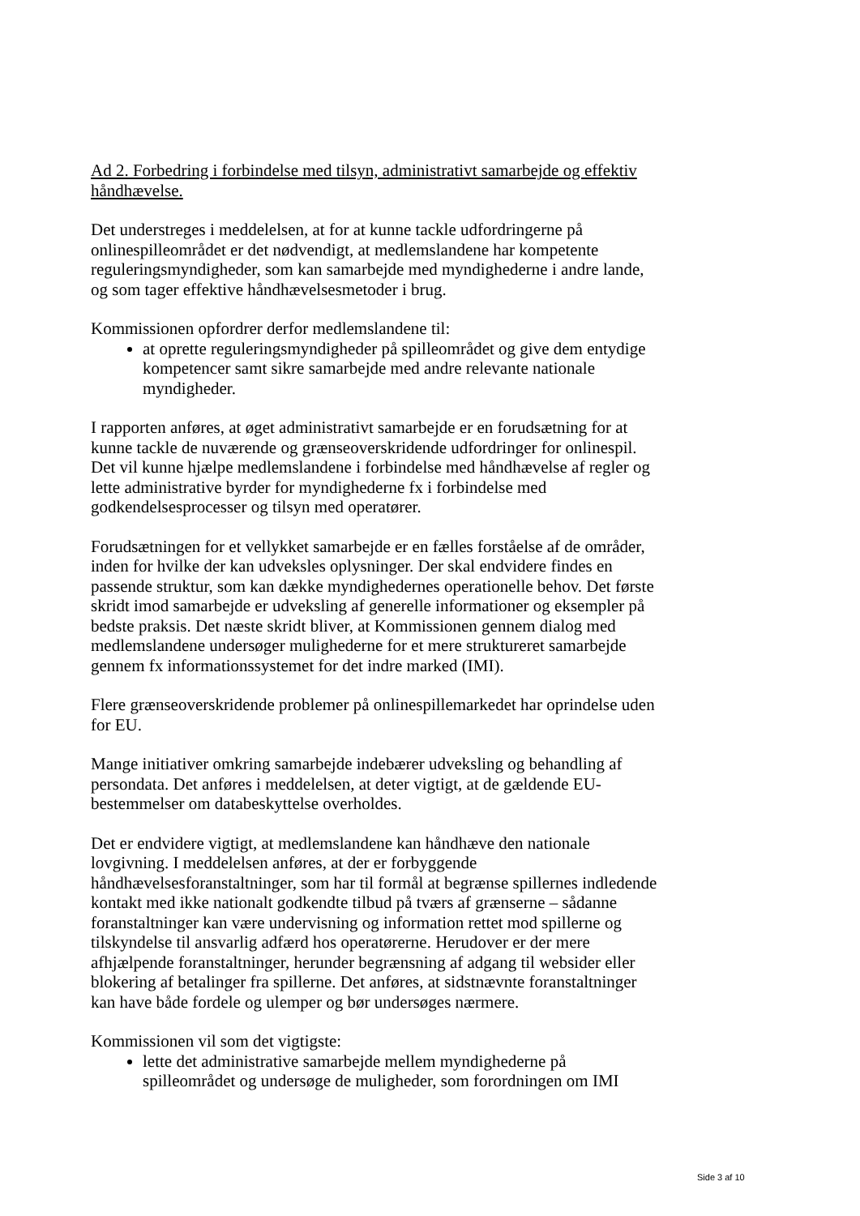Ad 2. Forbedring i forbindelse med tilsyn, administrativt samarbejde og effektiv håndhævelse.
Det understreges i meddelelsen, at for at kunne tackle udfordringerne på onlinespilleområdet er det nødvendigt, at medlemslandene har kompetente reguleringsmyndigheder, som kan samarbejde med myndighederne i andre lande, og som tager effektive håndhævelsesmetoder i brug.
Kommissionen opfordrer derfor medlemslandene til:
at oprette reguleringsmyndigheder på spilleområdet og give dem entydige kompetencer samt sikre samarbejde med andre relevante nationale myndigheder.
I rapporten anføres, at øget administrativt samarbejde er en forudsætning for at kunne tackle de nuværende og grænseoverskridende udfordringer for onlinespil. Det vil kunne hjælpe medlemslandene i forbindelse med håndhævelse af regler og lette administrative byrder for myndighederne fx i forbindelse med godkendelsesprocesser og tilsyn med operatører.
Forudsætningen for et vellykket samarbejde er en fælles forståelse af de områder, inden for hvilke der kan udveksles oplysninger. Der skal endvidere findes en passende struktur, som kan dække myndighedernes operationelle behov. Det første skridt imod samarbejde er udveksling af generelle informationer og eksempler på bedste praksis. Det næste skridt bliver, at Kommissionen gennem dialog med medlemslandene undersøger mulighederne for et mere struktureret samarbejde gennem fx informationssystemet for det indre marked (IMI).
Flere grænseoverskridende problemer på onlinespillemarkedet har oprindelse uden for EU.
Mange initiativer omkring samarbejde indebærer udveksling og behandling af persondata. Det anføres i meddelelsen, at deter vigtigt, at de gældende EU-bestemmelser om databeskyttelse overholdes.
Det er endvidere vigtigt, at medlemslandene kan håndhæve den nationale lovgivning. I meddelelsen anføres, at der er forbyggende håndhævelsesforanstaltninger, som har til formål at begrænse spillernes indledende kontakt med ikke nationalt godkendte tilbud på tværs af grænserne – sådanne foranstaltninger kan være undervisning og information rettet mod spillerne og tilskyndelse til ansvarlig adfærd hos operatørerne. Herudover er der mere afhjælpende foranstaltninger, herunder begrænsning af adgang til websider eller blokering af betalinger fra spillerne. Det anføres, at sidstnævnte foranstaltninger kan have både fordele og ulemper og bør undersøges nærmere.
Kommissionen vil som det vigtigste:
lette det administrative samarbejde mellem myndighederne på spilleområdet og undersøge de muligheder, som forordningen om IMI
Side 3 af 10